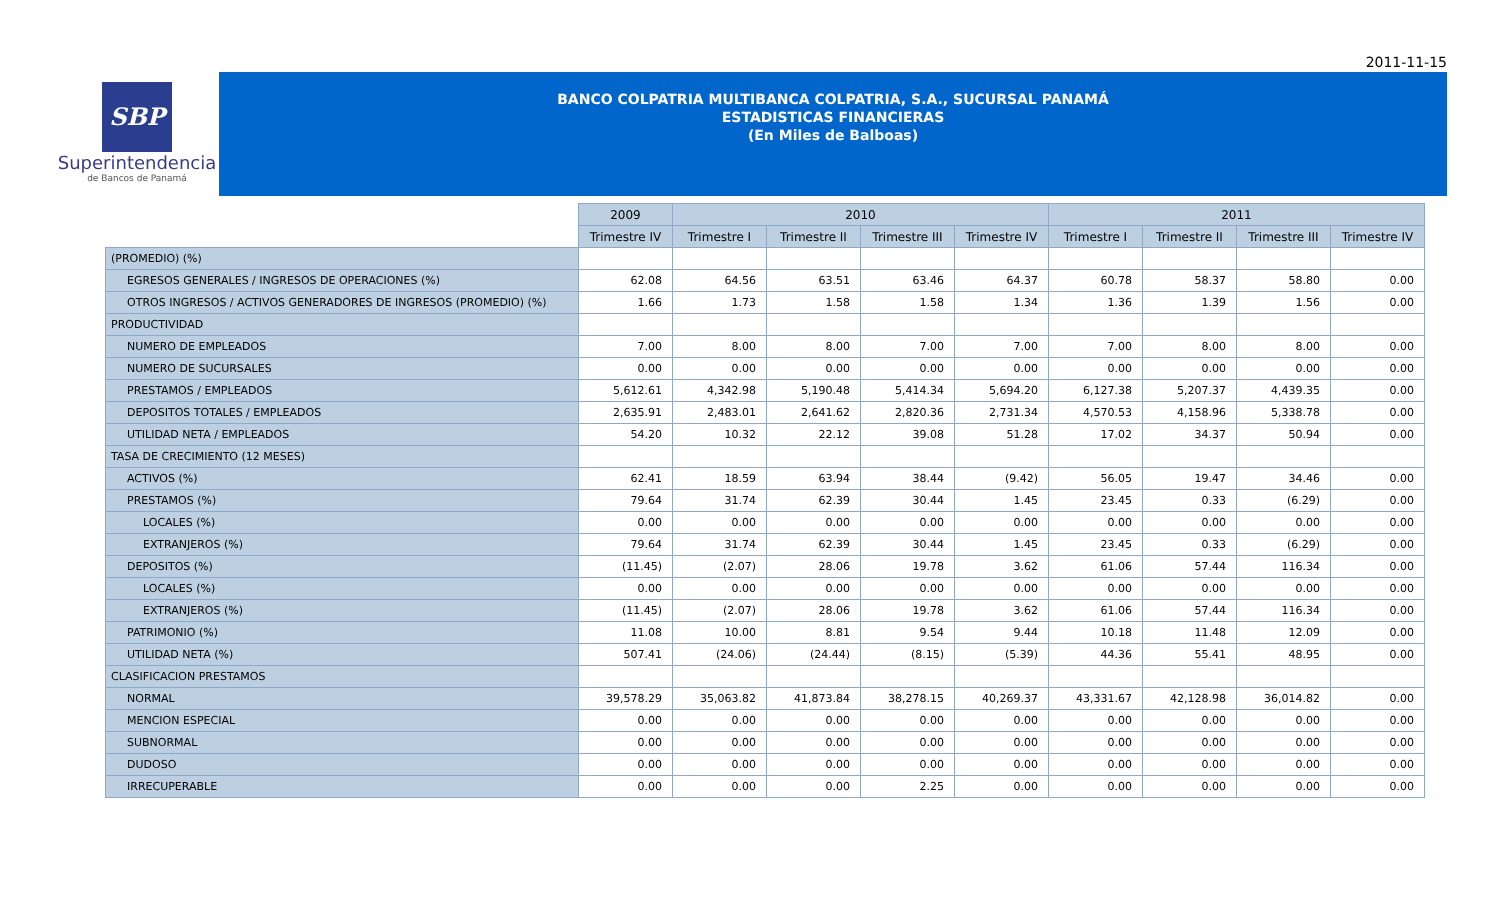2011-11-15
SBP
Superintendencia
de Bancos de Panamá
BANCO COLPATRIA MULTIBANCA COLPATRIA, S.A., SUCURSAL PANAMÁ
ESTADISTICAS FINANCIERAS
(En Miles de Balboas)
| | 2009 | 2010 | | | | 2011 | | | |
| --- | --- | --- | --- | --- | --- | --- | --- | --- | --- |
| | Trimestre IV | Trimestre I | Trimestre II | Trimestre III | Trimestre IV | Trimestre I | Trimestre II | Trimestre III | Trimestre IV |
| (PROMEDIO) (%) | | | | | | | | | |
| EGRESOS GENERALES / INGRESOS DE OPERACIONES (%) | 62.08 | 64.56 | 63.51 | 63.46 | 64.37 | 60.78 | 58.37 | 58.80 | 0.00 |
| OTROS INGRESOS / ACTIVOS GENERADORES DE INGRESOS (PROMEDIO) (%) | 1.66 | 1.73 | 1.58 | 1.58 | 1.34 | 1.36 | 1.39 | 1.56 | 0.00 |
| PRODUCTIVIDAD | | | | | | | | | |
| NUMERO DE EMPLEADOS | 7.00 | 8.00 | 8.00 | 7.00 | 7.00 | 7.00 | 8.00 | 8.00 | 0.00 |
| NUMERO DE SUCURSALES | 0.00 | 0.00 | 0.00 | 0.00 | 0.00 | 0.00 | 0.00 | 0.00 | 0.00 |
| PRESTAMOS / EMPLEADOS | 5,612.61 | 4,342.98 | 5,190.48 | 5,414.34 | 5,694.20 | 6,127.38 | 5,207.37 | 4,439.35 | 0.00 |
| DEPOSITOS TOTALES / EMPLEADOS | 2,635.91 | 2,483.01 | 2,641.62 | 2,820.36 | 2,731.34 | 4,570.53 | 4,158.96 | 5,338.78 | 0.00 |
| UTILIDAD NETA / EMPLEADOS | 54.20 | 10.32 | 22.12 | 39.08 | 51.28 | 17.02 | 34.37 | 50.94 | 0.00 |
| TASA DE CRECIMIENTO (12 MESES) | | | | | | | | | |
| ACTIVOS (%) | 62.41 | 18.59 | 63.94 | 38.44 | (9.42) | 56.05 | 19.47 | 34.46 | 0.00 |
| PRESTAMOS (%) | 79.64 | 31.74 | 62.39 | 30.44 | 1.45 | 23.45 | 0.33 | (6.29) | 0.00 |
| LOCALES (%) | 0.00 | 0.00 | 0.00 | 0.00 | 0.00 | 0.00 | 0.00 | 0.00 | 0.00 |
| EXTRANJEROS (%) | 79.64 | 31.74 | 62.39 | 30.44 | 1.45 | 23.45 | 0.33 | (6.29) | 0.00 |
| DEPOSITOS (%) | (11.45) | (2.07) | 28.06 | 19.78 | 3.62 | 61.06 | 57.44 | 116.34 | 0.00 |
| LOCALES (%) | 0.00 | 0.00 | 0.00 | 0.00 | 0.00 | 0.00 | 0.00 | 0.00 | 0.00 |
| EXTRANJEROS (%) | (11.45) | (2.07) | 28.06 | 19.78 | 3.62 | 61.06 | 57.44 | 116.34 | 0.00 |
| PATRIMONIO (%) | 11.08 | 10.00 | 8.81 | 9.54 | 9.44 | 10.18 | 11.48 | 12.09 | 0.00 |
| UTILIDAD NETA (%) | 507.41 | (24.06) | (24.44) | (8.15) | (5.39) | 44.36 | 55.41 | 48.95 | 0.00 |
| CLASIFICACION PRESTAMOS | | | | | | | | | |
| NORMAL | 39,578.29 | 35,063.82 | 41,873.84 | 38,278.15 | 40,269.37 | 43,331.67 | 42,128.98 | 36,014.82 | 0.00 |
| MENCION ESPECIAL | 0.00 | 0.00 | 0.00 | 0.00 | 0.00 | 0.00 | 0.00 | 0.00 | 0.00 |
| SUBNORMAL | 0.00 | 0.00 | 0.00 | 0.00 | 0.00 | 0.00 | 0.00 | 0.00 | 0.00 |
| DUDOSO | 0.00 | 0.00 | 0.00 | 0.00 | 0.00 | 0.00 | 0.00 | 0.00 | 0.00 |
| IRRECUPERABLE | 0.00 | 0.00 | 0.00 | 2.25 | 0.00 | 0.00 | 0.00 | 0.00 | 0.00 |